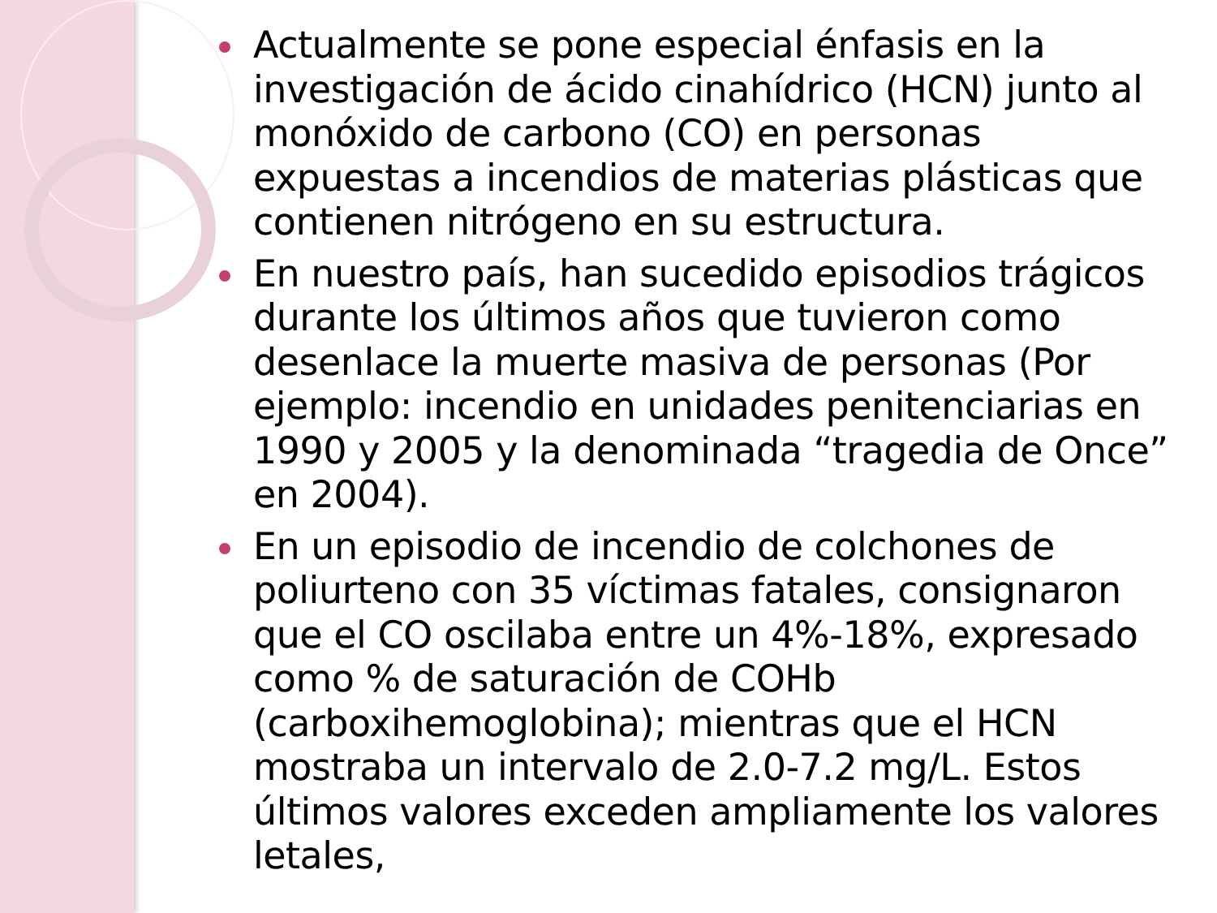Actualmente se pone especial énfasis en la investigación de ácido cinahídrico (HCN) junto al monóxido de carbono (CO) en personas expuestas a incendios de materias plásticas que contienen nitrógeno en su estructura.
En nuestro país, han sucedido episodios trágicos durante los últimos años que tuvieron como desenlace la muerte masiva de personas (Por ejemplo: incendio en unidades penitenciarias en 1990 y 2005 y la denominada “tragedia de Once” en 2004).
En un episodio de incendio de colchones de poliurteno con 35 víctimas fatales, consignaron que el CO oscilaba entre un 4%-18%, expresado como % de saturación de COHb (carboxihemoglobina); mientras que el HCN mostraba un intervalo de 2.0-7.2 mg/L. Estos últimos valores exceden ampliamente los valores letales,